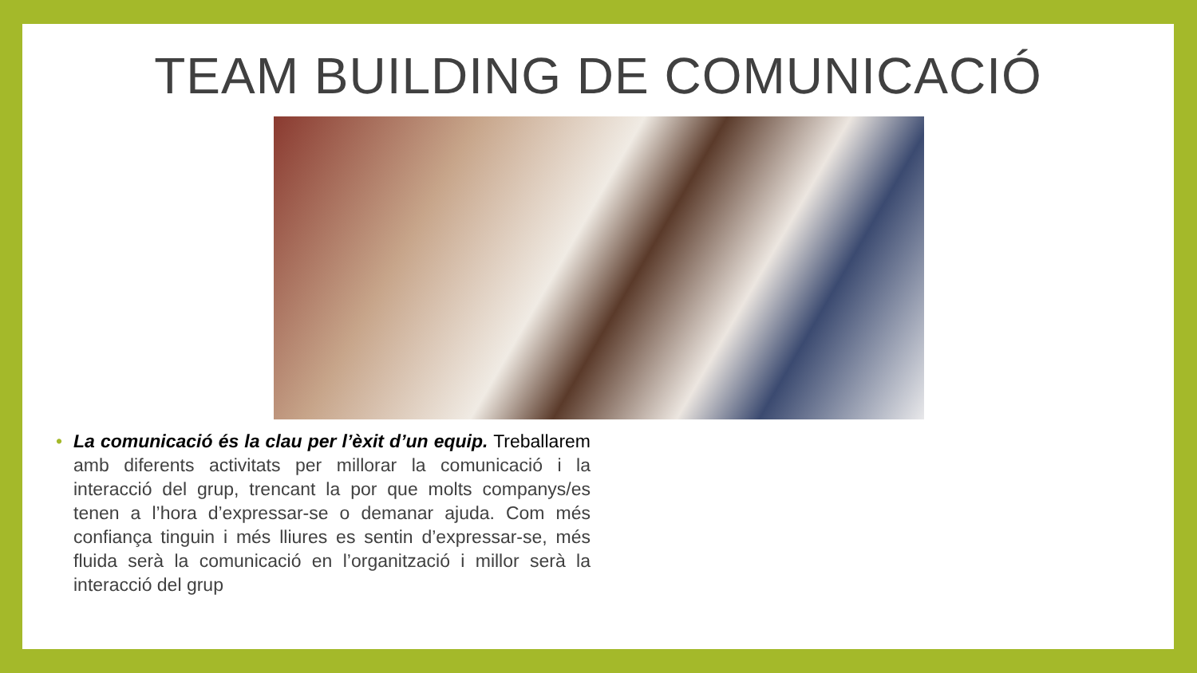TEAM BUILDING DE COMUNICACIÓ
• La comunicació és la clau per l’èxit d’un equip. Treballarem amb diferents activitats per millorar la comunicació i la interacció del grup, trencant la por que molts companys/es tenen a l’hora d’expressar-se o demanar ajuda. Com més confiança tinguin i més lliures es sentin d’expressar-se, més fluida serà la comunicació en l’organització i millor serà la interacció del grup